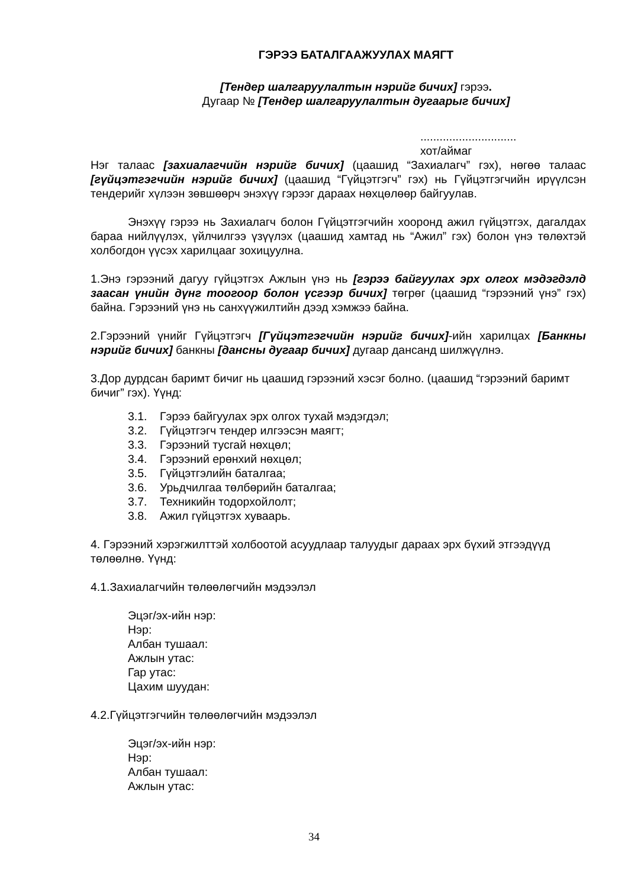ГЭРЭЭ БАТАЛГААЖУУЛАХ МАЯГТ
[Тендер шалгаруулалтын нэрийг бичих] гэрээ.
Дугаар № [Тендер шалгаруулалтын дугаарыг бичих]
..............................
хот/аймаг
Нэг талаас [захиалагчийн нэрийг бичих] (цаашид “Захиалагч” гэх), нөгөө талаас [гүйцэтгэгчийн нэрийг бичих] (цаашид “Гүйцэтгэгч” гэх) нь Гүйцэтгэгчийн ирүүлсэн тендерийг хүлээн зөвшөөрч энэхүү гэрээг дараах нөхцөлөөр байгуулав.
Энэхүү гэрээ нь Захиалагч болон Гүйцэтгэгчийн хооронд ажил гүйцэтгэх, дагалдах бараа нийлүүлэх, үйлчилгээ үзүүлэх (цаашид хамтад нь “Ажил” гэх) болон үнэ төлөхтэй холбогдон үүсэх харилцааг зохицуулна.
1.Энэ гэрээний дагуу гүйцэтгэх Ажлын үнэ нь [гэрээ байгуулах эрх олгох мэдэгдэлд заасан үнийн дүнг тоогоор болон үсгээр бичих] төгрөг (цаашид “гэрээний үнэ” гэх) байна. Гэрээний үнэ нь санхүүжилтийн дээд хэмжээ байна.
2.Гэрээний үнийг Гүйцэтгэгч [Гүйцэтгэгчийн нэрийг бичих]-ийн харилцах [Банкны нэрийг бичих] банкны [дансны дугаар бичих] дугаар дансанд шилжүүлнэ.
3.Дор дурдсан баримт бичиг нь цаашид гэрээний хэсэг болно. (цаашид “гэрээний баримт бичиг” гэх). Үүнд:
3.1. Гэрээ байгуулах эрх олгох тухай мэдэгдэл;
3.2. Гүйцэтгэгч тендер илгээсэн маягт;
3.3. Гэрээний тусгай нөхцөл;
3.4. Гэрээний ерөнхий нөхцөл;
3.5. Гүйцэтгэлийн баталгаа;
3.6. Урьдчилгаа төлбөрийн баталгаа;
3.7. Техникийн тодорхойлолт;
3.8. Ажил гүйцэтгэх хуваарь.
4. Гэрээний хэрэгжилттэй холбоотой асуудлаар талуудыг дараах эрх бүхий этгээдүүд төлөөлнө. Үүнд:
4.1.Захиалагчийн төлөөлөгчийн мэдээлэл
Эцэг/эх-ийн нэр:
Нэр:
Албан тушаал:
Ажлын утас:
Гар утас:
Цахим шуудан:
4.2.Гүйцэтгэгчийн төлөөлөгчийн мэдээлэл
Эцэг/эх-ийн нэр:
Нэр:
Албан тушаал:
Ажлын утас:
34